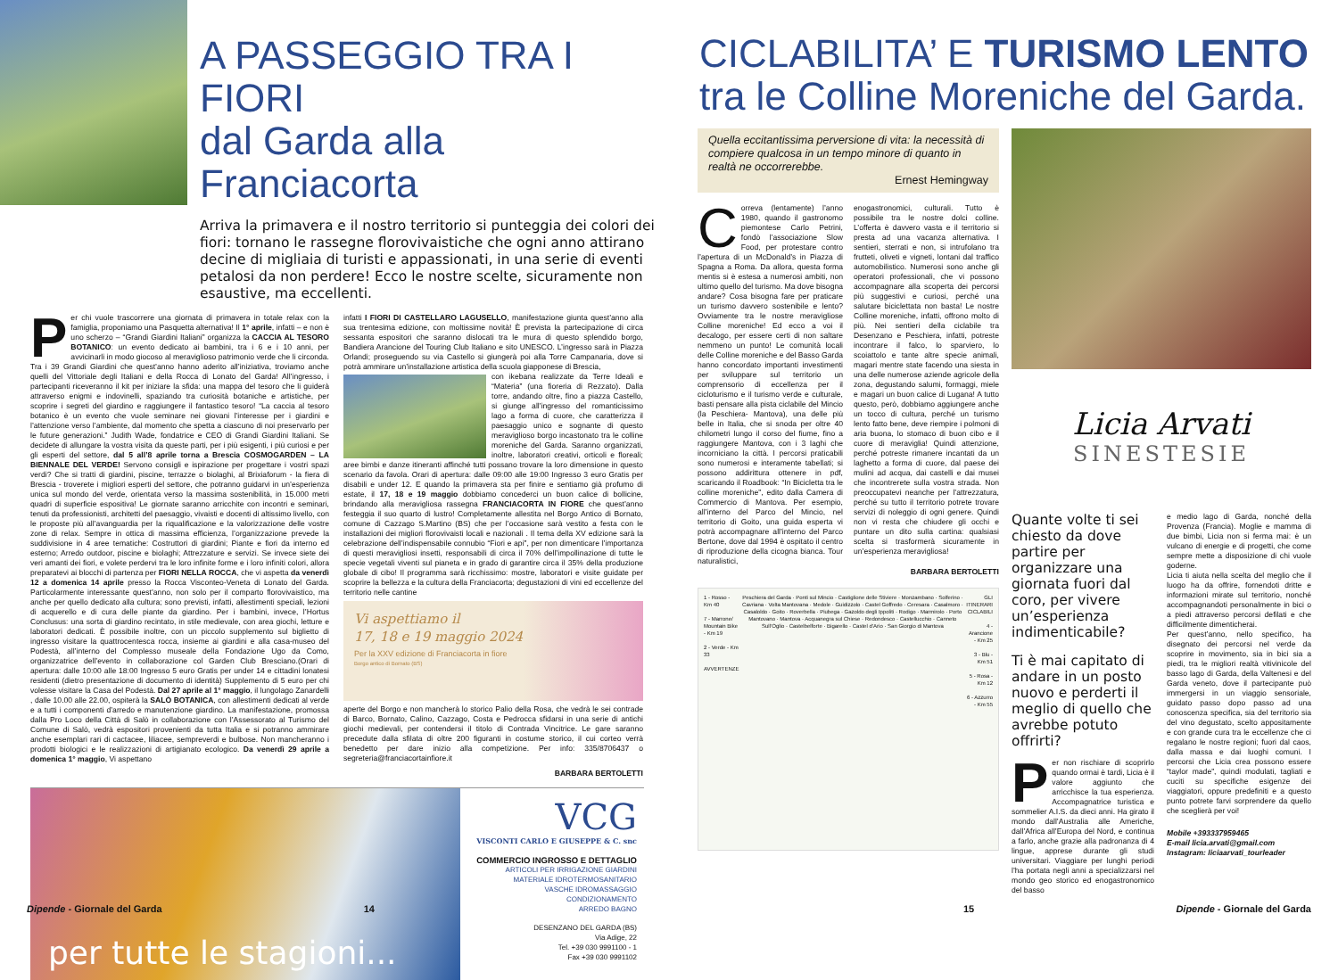A PASSEGGIO TRA I FIORI
dal Garda alla Franciacorta
Arriva la primavera e il nostro territorio si punteggia dei colori dei fiori: tornano le rassegne florovivaistiche che ogni anno attirano decine di migliaia di turisti e appassionati, in una serie di eventi petalosi da non perdere! Ecco le nostre scelte, sicuramente non esaustive, ma eccellenti.
P
er chi vuole trascorrere una giornata di primavera in totale relax con la famiglia, proponiamo una Pasquetta alternativa! Il 1° aprile, infatti – e non è uno scherzo – “Grandi Giardini Italiani” organizza la CACCIA AL TESORO BOTANICO: un evento dedicato ai bambini, tra i 6 e i 10 anni, per avvicinarli in modo giocoso al meraviglioso patrimonio verde che li circonda. Tra i 39 Grandi Giardini che quest’anno hanno aderito all’iniziativa, troviamo anche quelli del Vittoriale degli Italiani e della Rocca di Lonato del Garda! All’ingresso, i partecipanti riceveranno il kit per iniziare la sfida: una mappa del tesoro che li guiderà attraverso enigmi e indovinelli, spaziando tra curiosità botaniche e artistiche, per scoprire i segreti del giardino e raggiungere il fantastico tesoro! “La caccia al tesoro botanico è un evento che vuole seminare nei giovani l’interesse per i giardini e l’attenzione verso l’ambiente, dal momento che spetta a ciascuno di noi preservarlo per le future generazioni.” Judith Wade, fondatrice e CEO di Grandi Giardini Italiani. Se decidete di allungare la vostra visita da queste parti, per i più esigenti, i più curiosi e per gli esperti del settore, dal 5 all’8 aprile torna a Brescia COSMOGARDEN – LA BIENNALE DEL VERDE! Servono consigli e ispirazione per progettare i vostri spazi verdi? Che si tratti di giardini, piscine, terrazze o biolaghi, al Brixiaforum - la fiera di Brescia - troverete i migliori esperti del settore, che potranno guidarvi in un’esperienza unica sul mondo del verde, orientata verso la massima sostenibilità, in 15.000 metri quadri di superficie espositiva! Le giornate saranno arricchite con incontri e seminari, tenuti da professionisti, architetti del paesaggio, vivaisti e docenti di altissimo livello, con le proposte più all’avanguardia per la riqualificazione e la valorizzazione delle vostre zone di relax. Sempre in ottica di massima efficienza, l’organizzazione prevede la suddivisione in 4 aree tematiche: Costruttori di giardini; Piante e fiori da interno ed esterno; Arredo outdoor, piscine e biolaghi; Attrezzature e servizi. Se invece siete dei veri amanti dei fiori, e volete perdervi tra le loro infinite forme e i loro infiniti colori, allora preparatevi ai blocchi di partenza per FIORI NELLA ROCCA, che vi aspetta da venerdì 12 a domenica 14 aprile presso la Rocca Visconteo-Veneta di Lonato del Garda. Particolarmente interessante quest’anno, non solo per il comparto florovivaistico, ma anche per quello dedicato alla cultura; sono previsti, infatti, allestimenti speciali, lezioni di acquerello e di cura delle piante da giardino. Per i bambini, invece, l’Hortus Conclusus: una sorta di giardino recintato, in stile medievale, con area giochi, letture e laboratori dedicati. È possibile inoltre, con un piccolo supplemento sul biglietto di ingresso visitare la quattrocentesca rocca, insieme ai giardini e alla casa-museo del Podestà, all’interno del Complesso museale della Fondazione Ugo da Como, organizzatrice dell’evento in collaborazione col Garden Club Bresciano.(Orari di apertura: dalle 10:00 alle 18:00 Ingresso 5 euro Gratis per under 14 e cittadini lonatesi residenti (dietro presentazione di documento di identità) Supplemento di 5 euro per chi volesse visitare la Casa del Podestà. Dal 27 aprile al 1° maggio, il lungolago Zanardelli , dalle 10.00 alle 22.00, ospiterà la SALÒ BOTANICA, con allestimenti dedicati al verde e a tutti i componenti d’arredo e manutenzione giardino. La manifestazione, promossa dalla Pro Loco della Città di Salò in collaborazione con l’Assessorato al Turismo del Comune di Salò, vedrà espositori provenienti da tutta Italia e si potranno ammirare anche esemplari rari di cactacee, liliacee, sempreverdi e bulbose. Non mancheranno i prodotti biologici e le realizzazioni di artigianato ecologico. Da venerdì 29 aprile a domenica 1° maggio, Vi aspettano
infatti I FIORI DI CASTELLARO LAGUSELLO, manifestazione giunta quest’anno alla sua trentesima edizione, con moltissime novità! È prevista la partecipazione di circa sessanta espositori che saranno dislocati tra le mura di questo splendido borgo, Bandiera Arancione del Touring Club Italiano e sito UNESCO. L’ingresso sarà in Piazza Orlandi; proseguendo su via Castello si giungerà poi alla Torre Campanaria, dove si potrà ammirare un’installazione artistica della scuola giapponese di Brescia,
con ikebana realizzate da Terre Ideali e “Materia” (una fioreria di Rezzato). Dalla torre, andando oltre, fino a piazza Castello, si giunge all’ingresso del romanticissimo lago a forma di cuore, che caratterizza il paesaggio unico e sognante di questo meraviglioso borgo incastonato tra le colline moreniche del Garda. Saranno organizzati, inoltre, laboratori creativi, orticoli e floreali; aree bimbi e danze itineranti affinché tutti possano trovare la loro dimensione in questo scenario da favola. Orari di apertura: dalle 09:00 alle 19:00 Ingresso 3 euro Gratis per disabili e under 12. E quando la primavera sta per finire e sentiamo già profumo di estate, il 17, 18 e 19 maggio dobbiamo concederci un buon calice di bollicine, brindando alla meravigliosa rassegna FRANCIACORTA IN FIORE che quest’anno festeggia il suo quarto di lustro! Completamente allestita nel Borgo Antico di Bornato, comune di Cazzago S.Martino (BS) che per l’occasione sarà vestito a festa con le installazioni dei migliori florovivaisti locali e nazionali . Il tema della XV edizione sarà la celebrazione dell’indispensabile connubio “Fiori e api”, per non dimenticare l’importanza di questi meravigliosi insetti, responsabili di circa il 70% dell’impollinazione di tutte le specie vegetali viventi sul pianeta e in grado di garantire circa il 35% della produzione globale di cibo! Il programma sarà ricchissimo: mostre, laboratori e visite guidate per scoprire la bellezza e la cultura della Franciacorta; degustazioni di vini ed eccellenze del territorio nelle cantine
Vi aspettiamo il
17, 18 e 19 maggio 2024
Per la XXV edizione di Franciacorta in fiore
Borgo antico di Bornato (BS)
aperte del Borgo e non mancherà lo storico Palio della Rosa, che vedrà le sei contrade di Barco, Bornato, Calino, Cazzago, Costa e Pedrocca sfidarsi in una serie di antichi giochi medievali, per contendersi il titolo di Contrada Vincitrice. Le gare saranno precedute dalla sfilata di oltre 200 figuranti in costume storico, il cui corteo verrà benedetto per dare inizio alla competizione. Per info: 335/8706437 o segreteria@franciacortainfiore.it
BARBARA BERTOLETTI
per tutte le stagioni...
VCG
VISCONTI CARLO E GIUSEPPE & C. snc
COMMERCIO INGROSSO E DETTAGLIO
ARTICOLI PER IRRIGAZIONE GIARDINI
MATERIALE IDROTERMOSANITARIO
VASCHE IDROMASSAGGIO
CONDIZIONAMENTO
ARREDO BAGNO
DESENZANO DEL GARDA (BS)
Via Adige, 22
Tel. +39 030 9991100 - 1
Fax +39 030 9991102
Dipende - Giornale del Garda 14
CICLABILITA’ E TURISMO LENTO
tra le Colline Moreniche del Garda.
Quella eccitantissima perversione di vita: la necessità di compiere qualcosa in un tempo minore di quanto in realtà ne occorrerebbe.
Ernest Hemingway
C
orreva (lentamente) l’anno 1980, quando il gastronomo piemontese Carlo Petrini, fondò l’associazione Slow Food, per protestare contro l’apertura di un McDonald’s in Piazza di Spagna a Roma. Da allora, questa forma mentis si è estesa a numerosi ambiti, non ultimo quello del turismo. Ma dove bisogna andare? Cosa bisogna fare per praticare un turismo davvero sostenibile e lento? Ovviamente tra le nostre meravigliose Colline moreniche! Ed ecco a voi il decalogo, per essere certi di non saltare nemmeno un punto! Le comunità locali delle Colline moreniche e del Basso Garda hanno concordato importanti investimenti per sviluppare sul territorio un comprensorio di eccellenza per il cicloturismo e il turismo verde e culturale, basti pensare alla pista ciclabile del Mincio (la Peschiera- Mantova), una delle più belle in Italia, che si snoda per oltre 40 chilometri lungo il corso del fiume, fino a raggiungere Mantova, con i 3 laghi che incorniciano la città. I percorsi praticabili sono numerosi e interamente tabellati; si possono addirittura ottenere in pdf, scaricando il Roadbook: “In Bicicletta tra le colline moreniche”, edito dalla Camera di Commercio di Mantova. Per esempio, all’interno del Parco del Mincio, nel territorio di Goito, una guida esperta vi potrà accompagnare all’interno del Parco Bertone, dove dal 1994 è ospitato il centro di riproduzione della cicogna bianca. Tour naturalistici,
enogastronomici, culturali. Tutto è possibile tra le nostre dolci colline. L’offerta è davvero vasta e il territorio si presta ad una vacanza alternativa. I sentieri, sterrati e non, si intrufolano tra frutteti, oliveti e vigneti, lontani dal traffico automobilistico. Numerosi sono anche gli operatori professionali, che vi possono accompagnare alla scoperta dei percorsi più suggestivi e curiosi, perché una salutare biciclettata non basta! Le nostre Colline moreniche, infatti, offrono molto di più. Nei sentieri della ciclabile tra Desenzano e Peschiera, infatti, potreste incontrare il falco, lo sparviero, lo scoiattolo e tante altre specie animali, magari mentre state facendo una siesta in una delle numerose aziende agricole della zona, degustando salumi, formaggi, miele e magari un buon calice di Lugana! A tutto questo, però, dobbiamo aggiungere anche un tocco di cultura, perché un turismo lento fatto bene, deve riempire i polmoni di aria buona, lo stomaco di buon cibo e il cuore di meraviglia! Quindi attenzione, perché potreste rimanere incantati da un laghetto a forma di cuore, dal paese dei mulini ad acqua, dai castelli e dai musei che incontrerete sulla vostra strada. Non preoccupatevi neanche per l’attrezzatura, perché su tutto il territorio potrete trovare servizi di noleggio di ogni genere. Quindi non vi resta che chiudere gli occhi e puntare un dito sulla cartina: qualsiasi scelta si trasformerà sicuramente in un’esperienza meravigliosa!
BARBARA BERTOLETTI
1 - Rosso - Km 40
7 - Marrone/ Mountain Bike - Km 19
2 - Verde - Km 33
AVVERTENZE
Peschiera del Garda · Ponti sul Mincio · Castiglione delle Stiviere · Monzambano · Solferino · Cavriana · Volta Mantovana · Medole · Guidizzolo · Castel Goffredo · Ceresara · Casalmoro · Casaloldo · Goito · Roverbella · Piubega · Gazoldo degli Ippoliti · Rodigo · Marmirolo · Porto Mantovano · Mantova · Acquanegra sul Chiese · Redondesco · Castellucchio · Canneto Sull’Oglio · Castelbelforte · Bigarello · Castel d’Ario · San Giorgio di Mantova
GLI ITINERARI CICLABILI
4 - Arancione - Km 25
3 - Blu - Km 51
5 - Rosa - Km 12
6 - Azzurro - Km 55
Licia Arvati
SINESTESIE
Quante volte ti sei chiesto da dove partire per organizzare una giornata fuori dal coro, per vivere un’esperienza indimenticabile?
Ti è mai capitato di andare in un posto nuovo e perderti il meglio di quello che avrebbe potuto offrirti?
P
er non rischiare di scoprirlo quando ormai è tardi, Licia è il valore aggiunto che arricchisce la tua esperienza. Accompagnatrice turistica e sommelier A.I.S. da dieci anni. Ha girato il mondo dall’Australia alle Americhe, dall’Africa all’Europa del Nord, e continua a farlo, anche grazie alla padronanza di 4 lingue, apprese durante gli studi universitari. Viaggiare per lunghi periodi l’ha portata negli anni a specializzarsi nel mondo geo storico ed enogastronomico del basso
e medio lago di Garda, nonché della Provenza (Francia). Moglie e mamma di due bimbi, Licia non si ferma mai: è un vulcano di energie e di progetti, che come sempre mette a disposizione di chi vuole goderne.
Licia ti aiuta nella scelta del meglio che il luogo ha da offrire, fornendoti dritte e informazioni mirate sul territorio, nonché accompagnandoti personalmente in bici o a piedi attraverso percorsi defilati e che difficilmente dimenticherai.
Per quest’anno, nello specifico, ha disegnato dei percorsi nel verde da scoprire in movimento, sia in bici sia a piedi, tra le migliori realtà vitivinicole del basso lago di Garda, della Valtenesi e del Garda veneto, dove il partecipante può immergersi in un viaggio sensoriale, guidato passo dopo passo ad una conoscenza specifica, sia del territorio sia del vino degustato, scelto appositamente e con grande cura tra le eccellenze che ci regalano le nostre regioni; fuori dal caos, dalla massa e dai luoghi comuni. I percorsi che Licia crea possono essere “taylor made”, quindi modulati, tagliati e cuciti su specifiche esigenze dei viaggiatori, oppure predefiniti e a questo punto potrete farvi sorprendere da quello che sceglierà per voi!
Mobile +393337959465
E-mail licia.arvati@gmail.com
Instagram: liciaarvati_tourleader
15 Dipende - Giornale del Garda